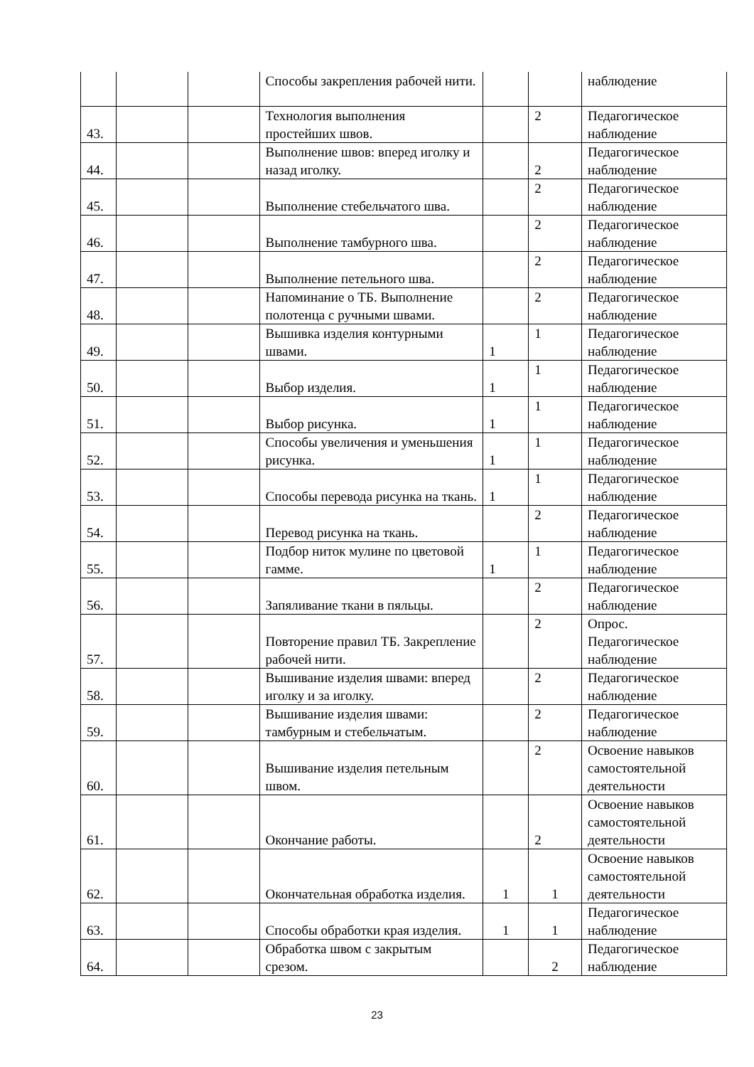| | | | Способы закрепления рабочей нити. | | | наблюдение |
| 43. | | | Технология выполнения простейших швов. | | 2 | Педагогическое наблюдение |
| 44. | | | Выполнение швов: вперед иголку и назад иголку. | | 2 | Педагогическое наблюдение |
| 45. | | | Выполнение стебельчатого шва. | | 2 | Педагогическое наблюдение |
| 46. | | | Выполнение тамбурного шва. | | 2 | Педагогическое наблюдение |
| 47. | | | Выполнение петельного шва. | | 2 | Педагогическое наблюдение |
| 48. | | | Напоминание о ТБ. Выполнение полотенца с ручными швами. | | 2 | Педагогическое наблюдение |
| 49. | | | Вышивка изделия контурными швами. | 1 | 1 | Педагогическое наблюдение |
| 50. | | | Выбор изделия. | 1 | 1 | Педагогическое наблюдение |
| 51. | | | Выбор рисунка. | 1 | 1 | Педагогическое наблюдение |
| 52. | | | Способы увеличения и уменьшения рисунка. | 1 | 1 | Педагогическое наблюдение |
| 53. | | | Способы перевода рисунка на ткань. | 1 | 1 | Педагогическое наблюдение |
| 54. | | | Перевод рисунка на ткань. | | 2 | Педагогическое наблюдение |
| 55. | | | Подбор ниток мулине по цветовой гамме. | 1 | 1 | Педагогическое наблюдение |
| 56. | | | Запяливание ткани в пяльцы. | | 2 | Педагогическое наблюдение |
| 57. | | | Повторение правил ТБ. Закрепление рабочей нити. | | 2 | Опрос. Педагогическое наблюдение |
| 58. | | | Вышивание изделия швами: вперед иголку и за иголку. | | 2 | Педагогическое наблюдение |
| 59. | | | Вышивание изделия швами: тамбурным и стебельчатым. | | 2 | Педагогическое наблюдение |
| 60. | | | Вышивание изделия петельным швом. | | 2 | Освоение навыков самостоятельной деятельности |
| 61. | | | Окончание работы. | | 2 | Освоение навыков самостоятельной деятельности |
| 62. | | | Окончательная обработка изделия. | 1 | 1 | Освоение навыков самостоятельной деятельности |
| 63. | | | Способы обработки края изделия. | 1 | 1 | Педагогическое наблюдение |
| 64. | | | Обработка швом с закрытым срезом. | | 2 | Педагогическое наблюдение |
23